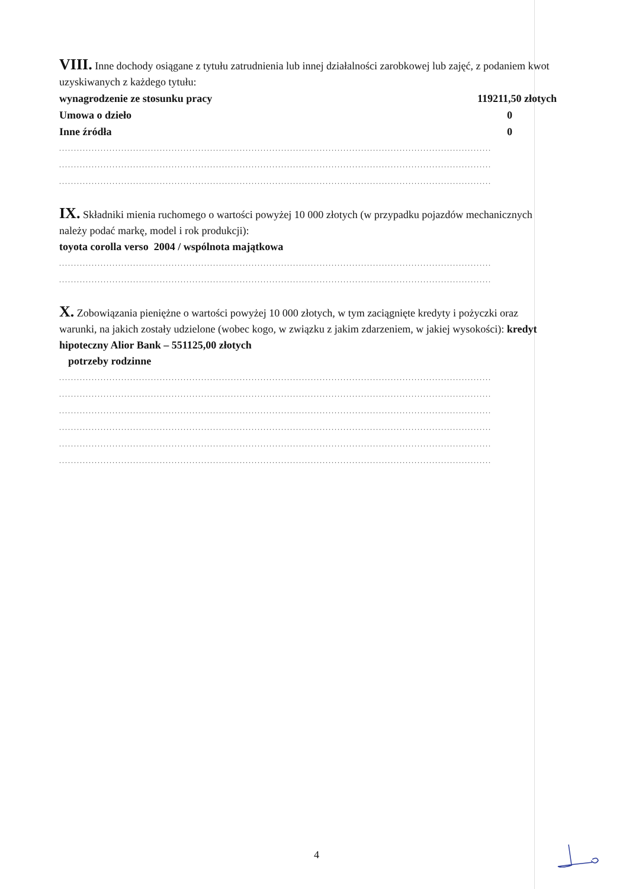VIII. Inne dochody osiągane z tytułu zatrudnienia lub innej działalności zarobkowej lub zajęć, z podaniem kwot uzyskiwanych z każdego tytułu:
wynagrodzenie ze stosunku pracy 119211,50 złotych
Umowa o dzieło 0
Inne źródła 0
..................................................................................................................................................
..................................................................................................................................................
..................................................................................................................................................
IX. Składniki mienia ruchomego o wartości powyżej 10 000 złotych (w przypadku pojazdów mechanicznych należy podać markę, model i rok produkcji):
toyota corolla verso 2004 / wspólnota majątkowa
..................................................................................................................................................
..................................................................................................................................................
X. Zobowiązania pieniężne o wartości powyżej 10 000 złotych, w tym zaciągnięte kredyty i pożyczki oraz warunki, na jakich zostały udzielone (wobec kogo, w związku z jakim zdarzeniem, w jakiej wysokości): kredyt hipoteczny Alior Bank – 551125,00 złotych
potrzeby rodzinne
..................................................................................................................................................
..................................................................................................................................................
..................................................................................................................................................
..................................................................................................................................................
..................................................................................................................................................
..................................................................................................................................................
4